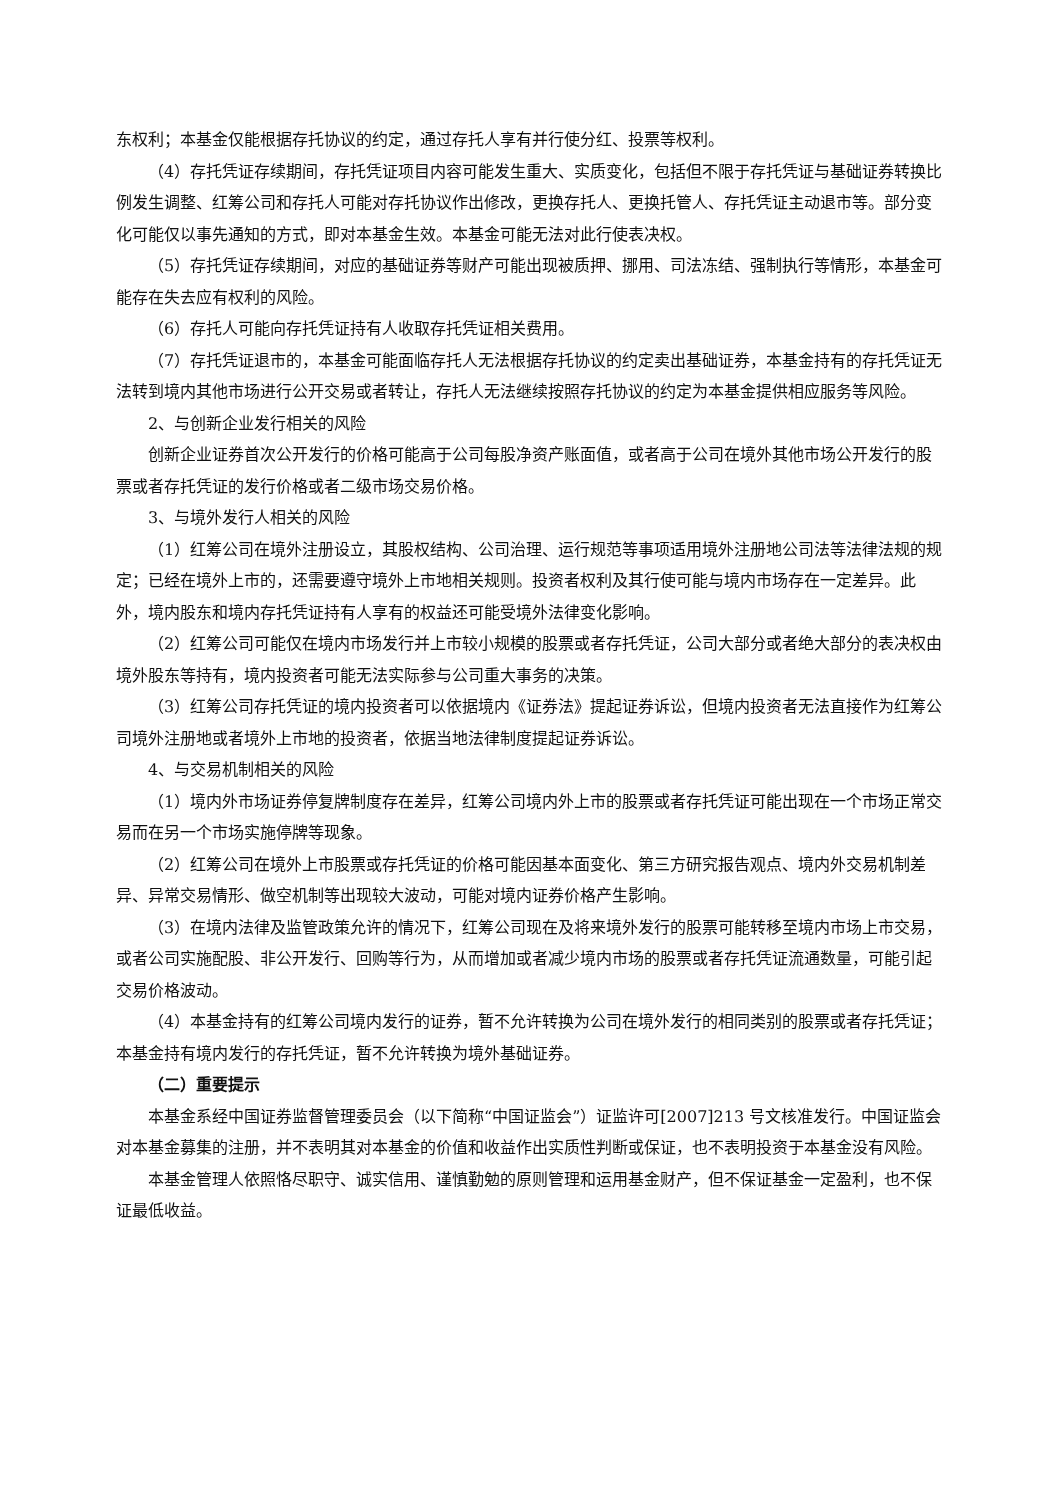东权利；本基金仅能根据存托协议的约定，通过存托人享有并行使分红、投票等权利。
（4）存托凭证存续期间，存托凭证项目内容可能发生重大、实质变化，包括但不限于存托凭证与基础证券转换比例发生调整、红筹公司和存托人可能对存托协议作出修改，更换存托人、更换托管人、存托凭证主动退市等。部分变化可能仅以事先通知的方式，即对本基金生效。本基金可能无法对此行使表决权。
（5）存托凭证存续期间，对应的基础证券等财产可能出现被质押、挪用、司法冻结、强制执行等情形，本基金可能存在失去应有权利的风险。
（6）存托人可能向存托凭证持有人收取存托凭证相关费用。
（7）存托凭证退市的，本基金可能面临存托人无法根据存托协议的约定卖出基础证券，本基金持有的存托凭证无法转到境内其他市场进行公开交易或者转让，存托人无法继续按照存托协议的约定为本基金提供相应服务等风险。
2、与创新企业发行相关的风险
创新企业证券首次公开发行的价格可能高于公司每股净资产账面值，或者高于公司在境外其他市场公开发行的股票或者存托凭证的发行价格或者二级市场交易价格。
3、与境外发行人相关的风险
（1）红筹公司在境外注册设立，其股权结构、公司治理、运行规范等事项适用境外注册地公司法等法律法规的规定；已经在境外上市的，还需要遵守境外上市地相关规则。投资者权利及其行使可能与境内市场存在一定差异。此外，境内股东和境内存托凭证持有人享有的权益还可能受境外法律变化影响。
（2）红筹公司可能仅在境内市场发行并上市较小规模的股票或者存托凭证，公司大部分或者绝大部分的表决权由境外股东等持有，境内投资者可能无法实际参与公司重大事务的决策。
（3）红筹公司存托凭证的境内投资者可以依据境内《证券法》提起证券诉讼，但境内投资者无法直接作为红筹公司境外注册地或者境外上市地的投资者，依据当地法律制度提起证券诉讼。
4、与交易机制相关的风险
（1）境内外市场证券停复牌制度存在差异，红筹公司境内外上市的股票或者存托凭证可能出现在一个市场正常交易而在另一个市场实施停牌等现象。
（2）红筹公司在境外上市股票或存托凭证的价格可能因基本面变化、第三方研究报告观点、境内外交易机制差异、异常交易情形、做空机制等出现较大波动，可能对境内证券价格产生影响。
（3）在境内法律及监管政策允许的情况下，红筹公司现在及将来境外发行的股票可能转移至境内市场上市交易，或者公司实施配股、非公开发行、回购等行为，从而增加或者减少境内市场的股票或者存托凭证流通数量，可能引起交易价格波动。
（4）本基金持有的红筹公司境内发行的证券，暂不允许转换为公司在境外发行的相同类别的股票或者存托凭证；本基金持有境内发行的存托凭证，暂不允许转换为境外基础证券。
（二）重要提示
本基金系经中国证券监督管理委员会（以下简称“中国证监会”）证监许可[2007]213 号文核准发行。中国证监会对本基金募集的注册，并不表明其对本基金的价值和收益作出实质性判断或保证，也不表明投资于本基金没有风险。
本基金管理人依照恪尽职守、诚实信用、谨慎勤勉的原则管理和运用基金财产，但不保证基金一定盈利，也不保证最低收益。